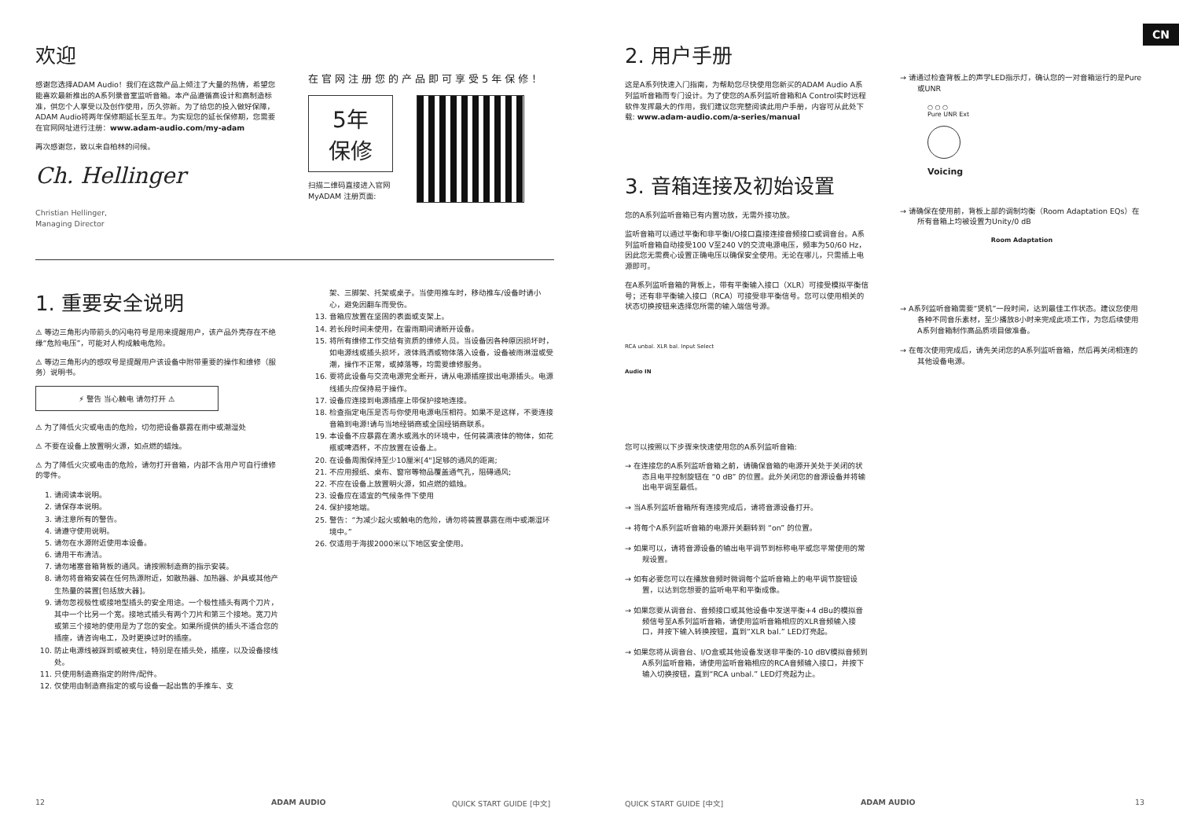欢迎
感谢您选择ADAM Audio！我们在这款产品上倾注了大量的热情，希望您能喜欢最新推出的A系列录音室监听音箱。本产品遵循高设计和高制造标准，供您个人享受以及创作使用，历久弥新。为了给您的投入做好保障，ADAM Audio将两年保修期延长至五年。为实现您的延长保修期，您需要在官网网址进行注册：www.adam-audio.com/my-adam
再次感谢您，致以来自柏林的问候。
Ch. Hellinger
Christian Hellinger,
Managing Director
在官网注册您的产品即可享受5年保修！
5年
保修
扫描二维码直接进入官网
MyADAM 注册页面:
1. 重要安全说明
⚠ 等边三角形内带箭头的闪电符号是用来提醒用户，该产品外壳存在不绝缘“危险电压”，可能对人构成触电危险。
⚠ 等边三角形内的感叹号是提醒用户该设备中附带重要的操作和维修（服务）说明书。
⚡ 警告 当心触电 请勿打开 ⚠
⚠ 为了降低火灾或电击的危险，切勿把设备暴露在雨中或潮湿处
⚠ 不要在设备上放置明火源，如点燃的蜡烛。
⚠ 为了降低火灾或电击的危险，请勿打开音箱，内部不含用户可自行维修的零件。
1. 请阅读本说明。
2. 请保存本说明。
3. 请注意所有的警告。
4. 请遵守使用说明。
5. 请勿在水源附近使用本设备。
6. 请用干布清洁。
7. 请勿堵塞音箱背板的通风。请按照制造商的指示安装。
8. 请勿将音箱安装在任何热源附近，如散热器、加热器、炉具或其他产生热量的装置[包括放大器]。
9. 请勿忽视极性或接地型插头的安全用途。一个极性插头有两个刀片，其中一个比另一个宽。接地式插头有两个刀片和第三个接地。宽刀片或第三个接地的使用是为了您的安全。如果所提供的插头不适合您的插座，请咨询电工，及时更换过时的插座。
10. 防止电源线被踩到或被夹住，特别是在插头处，插座，以及设备接线处。
11. 只使用制造商指定的附件/配件。
12. 仅使用由制造商指定的或与设备一起出售的手推车、支
架、三脚架、托架或桌子。当使用推车时，移动推车/设备时请小心，避免因翻车而受伤。
13. 音箱应放置在坚固的表面或支架上。
14. 若长段时间未使用，在雷雨期间请断开设备。
15. 将所有维修工作交给有资质的维修人员。当设备因各种原因损坏时，如电源线或插头损坏，液体溅洒或物体落入设备，设备被雨淋湿或受潮，操作不正常，或掉落等，均需要维修服务。
16. 要将此设备与交流电源完全断开，请从电源插座拔出电源插头。电源线插头应保持易于操作。
17. 设备应连接到电源插座上带保护接地连接。
18. 检查指定电压是否与你使用电源电压相符。如果不是这样，不要连接音箱到电源!请与当地经销商或全国经销商联系。
19. 本设备不应暴露在滴水或溅水的环境中，任何装满液体的物体，如花瓶或啤酒杯，不应放置在设备上。
20. 在设备周围保持至少10厘米[4"]足够的通风的距离;
21. 不应用报纸、桌布、窗帘等物品覆盖通气孔，阻碍通风;
22. 不应在设备上放置明火源，如点燃的蜡烛。
23. 设备应在适宜的气候条件下使用
24. 保护接地端。
25. 警告：“为减少起火或触电的危险，请勿将装置暴露在雨中或潮湿环境中。”
26. 仅适用于海拔2000米以下地区安全使用。
12 ADAM AUDIO QUICK START GUIDE [中文]
CN
2. 用户手册
这是A系列快速入门指南，为帮助您尽快使用您新买的ADAM Audio A系列监听音箱而专门设计。为了使您的A系列监听音箱和A Control实时远程软件发挥最大的作用，我们建议您完整阅读此用户手册，内容可从此处下载: www.adam-audio.com/a-series/manual
3. 音箱连接及初始设置
您的A系列监听音箱已有内置功放，无需外接功放。
监听音箱可以通过平衡和非平衡I/O接口直接连接音频接口或调音台。A系列监听音箱自动接受100 V至240 V的交流电源电压，频率为50/60 Hz，因此您无需费心设置正确电压以确保安全使用。无论在哪儿，只需插上电源即可。
在A系列监听音箱的背板上，带有平衡输入接口（XLR）可接受模拟平衡信号；还有非平衡输入接口（RCA）可接受非平衡信号。您可以使用相关的状态切换按钮来选择您所需的输入端信号源。
RCA unbal. XLR bal. Input Select
Audio IN
您可以按照以下步骤来快速使用您的A系列监听音箱:
→ 在连接您的A系列监听音箱之前，请确保音箱的电源开关处于关闭的状态且电平控制旋钮在 “0 dB” 的位置。此外关闭您的音源设备并将输出电平调至最低。
→ 当A系列监听音箱所有连接完成后，请将音源设备打开。
→ 将每个A系列监听音箱的电源开关翻转到 “on” 的位置。
→ 如果可以，请将音源设备的输出电平调节到标称电平或您平常使用的常规设置。
→ 如有必要您可以在播放音频时微调每个监听音箱上的电平调节旋钮设置，以达到您想要的监听电平和平衡成像。
→ 如果您要从调音台、音频接口或其他设备中发送平衡+4 dBu的模拟音频信号至A系列监听音箱，请使用监听音箱相应的XLR音频输入接口，并按下输入转换按钮，直到“XLR bal.” LED灯亮起。
→ 如果您将从调音台、I/O盒或其他设备发送非平衡的-10 dBV模拟音频到A系列监听音箱，请使用监听音箱相应的RCA音频输入接口，并按下输入切换按钮，直到“RCA unbal.” LED灯亮起为止。
→ 请通过检查背板上的声学LED指示灯，确认您的一对音箱运行的是Pure或UNR
○ ○ ○
Pure UNR Ext
Voicing
→ 请确保在使用前，背板上部的调制均衡（Room Adaptation EQs）在所有音箱上均被设置为Unity/0 dB
Room Adaptation
→ A系列监听音箱需要“煲机”一段时间，达到最佳工作状态。建议您使用各种不同音乐素材，至少播放8小时来完成此项工作，为您后续使用A系列音箱制作高品质项目做准备。
→ 在每次使用完成后，请先关闭您的A系列监听音箱，然后再关闭相连的其他设备电源。
QUICK START GUIDE [中文] ADAM AUDIO 13